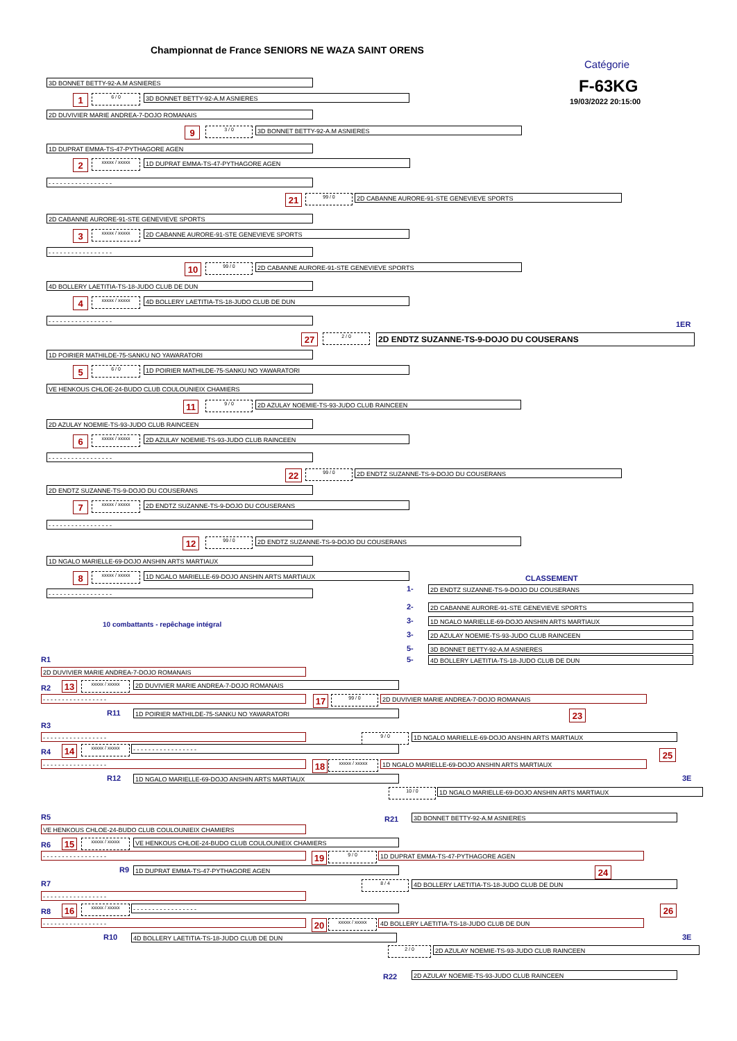Championnat de France SENIORS NE WAZA SAINT ORENS
Catégorie
3D BONNET BETTY-92-A.M ASNIERES
F-63KG
1
6 / 0
3D BONNET BETTY-92-A.M ASNIERES
19/03/2022 20:15:00
2D DUVIVIER MARIE ANDREA-7-DOJO ROMANAIS
9
3 / 0
3D BONNET BETTY-92-A.M ASNIERES
1D DUPRAT EMMA-TS-47-PYTHAGORE AGEN
2
xxxxx / xxxxx
1D DUPRAT EMMA-TS-47-PYTHAGORE AGEN
- - - - - - - - - - - - - - - - -
21
99 / 0
2D CABANNE AURORE-91-STE GENEVIEVE SPORTS
2D CABANNE AURORE-91-STE GENEVIEVE SPORTS
3
xxxxx / xxxxx
2D CABANNE AURORE-91-STE GENEVIEVE SPORTS
- - - - - - - - - - - - - - - - -
10
99 / 0
2D CABANNE AURORE-91-STE GENEVIEVE SPORTS
4D BOLLERY LAETITIA-TS-18-JUDO CLUB DE DUN
4
xxxxx / xxxxx
4D BOLLERY LAETITIA-TS-18-JUDO CLUB DE DUN
- - - - - - - - - - - - - - - - -
1ER
27
2 / 0
2D ENDTZ SUZANNE-TS-9-DOJO DU COUSERANS
1D POIRIER MATHILDE-75-SANKU NO YAWARATORI
5
6 / 0
1D POIRIER MATHILDE-75-SANKU NO YAWARATORI
VE HENKOUS CHLOE-24-BUDO CLUB COULOUNIEIX CHAMIERS
11
9 / 0
2D AZULAY NOEMIE-TS-93-JUDO CLUB RAINCEEN
2D AZULAY NOEMIE-TS-93-JUDO CLUB RAINCEEN
6
xxxxx / xxxxx
2D AZULAY NOEMIE-TS-93-JUDO CLUB RAINCEEN
- - - - - - - - - - - - - - - - -
22
99 / 0
2D ENDTZ SUZANNE-TS-9-DOJO DU COUSERANS
2D ENDTZ SUZANNE-TS-9-DOJO DU COUSERANS
7
xxxxx / xxxxx
2D ENDTZ SUZANNE-TS-9-DOJO DU COUSERANS
- - - - - - - - - - - - - - - - -
12
99 / 0
2D ENDTZ SUZANNE-TS-9-DOJO DU COUSERANS
1D NGALO MARIELLE-69-DOJO ANSHIN ARTS MARTIAUX
8
xxxxx / xxxxx
1D NGALO MARIELLE-69-DOJO ANSHIN ARTS MARTIAUX
CLASSEMENT
- - - - - - - - - - - - - - - - -
1-
2D ENDTZ SUZANNE-TS-9-DOJO DU COUSERANS
2-
2D CABANNE AURORE-91-STE GENEVIEVE SPORTS
10 combattants - repêchage intégral
3-
1D NGALO MARIELLE-69-DOJO ANSHIN ARTS MARTIAUX
3-
2D AZULAY NOEMIE-TS-93-JUDO CLUB RAINCEEN
5-
3D BONNET BETTY-92-A.M ASNIERES
R1
5-
4D BOLLERY LAETITIA-TS-18-JUDO CLUB DE DUN
2D DUVIVIER MARIE ANDREA-7-DOJO ROMANAIS
R2
13
xxxxx / xxxxx
2D DUVIVIER MARIE ANDREA-7-DOJO ROMANAIS
- - - - - - - - - - - - - - - - -
17
99 / 0
2D DUVIVIER MARIE ANDREA-7-DOJO ROMANAIS
R11
1D POIRIER MATHILDE-75-SANKU NO YAWARATORI
23
R3
- - - - - - - - - - - - - - - - -
9 / 0
1D NGALO MARIELLE-69-DOJO ANSHIN ARTS MARTIAUX
R4
14
xxxxx / xxxxx
- - - - - - - - - - - - - - - - -
25
- - - - - - - - - - - - - - - - -
18
xxxxx / xxxxx
1D NGALO MARIELLE-69-DOJO ANSHIN ARTS MARTIAUX
R12
1D NGALO MARIELLE-69-DOJO ANSHIN ARTS MARTIAUX
3E
10 / 0
1D NGALO MARIELLE-69-DOJO ANSHIN ARTS MARTIAUX
R5
R21
3D BONNET BETTY-92-A.M ASNIERES
VE HENKOUS CHLOE-24-BUDO CLUB COULOUNIEIX CHAMIERS
R6
15
xxxxx / xxxxx
VE HENKOUS CHLOE-24-BUDO CLUB COULOUNIEIX CHAMIERS
- - - - - - - - - - - - - - - - -
19
9 / 0
1D DUPRAT EMMA-TS-47-PYTHAGORE AGEN
R9
1D DUPRAT EMMA-TS-47-PYTHAGORE AGEN
24
R7
8 / 4
4D BOLLERY LAETITIA-TS-18-JUDO CLUB DE DUN
- - - - - - - - - - - - - - - - -
R8
16
xxxxx / xxxxx
- - - - - - - - - - - - - - - - -
26
- - - - - - - - - - - - - - - - -
20
xxxxx / xxxxx
4D BOLLERY LAETITIA-TS-18-JUDO CLUB DE DUN
R10
4D BOLLERY LAETITIA-TS-18-JUDO CLUB DE DUN
3E
2 / 0
2D AZULAY NOEMIE-TS-93-JUDO CLUB RAINCEEN
R22
2D AZULAY NOEMIE-TS-93-JUDO CLUB RAINCEEN